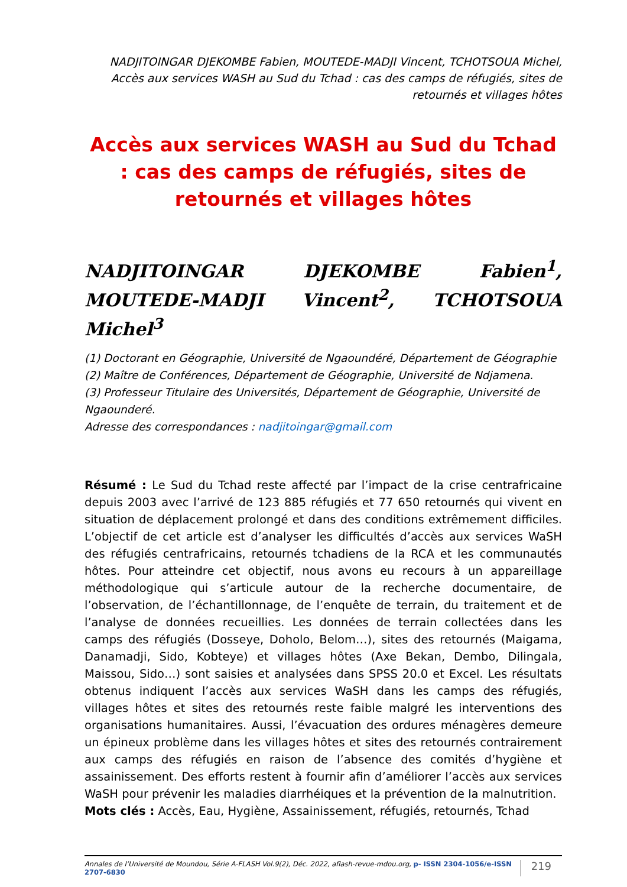NADJITOINGAR DJEKOMBE Fabien, MOUTEDE-MADJI Vincent, TCHOTSOUA Michel, Accès aux services WASH au Sud du Tchad : cas des camps de réfugiés, sites de retournés et villages hôtes
Accès aux services WASH au Sud du Tchad : cas des camps de réfugiés, sites de retournés et villages hôtes
NADJITOINGAR DJEKOMBE Fabien<sup>1</sup>, MOUTEDE-MADJI Vincent<sup>2</sup>, TCHOTSOUA Michel<sup>3</sup>
(1) Doctorant en Géographie, Université de Ngaoundéré, Département de Géographie
(2) Maître de Conférences, Département de Géographie, Université de Ndjamena.
(3) Professeur Titulaire des Universités, Département de Géographie, Université de Ngaounderé.
Adresse des correspondances : nadjitoingar@gmail.com
Résumé : Le Sud du Tchad reste affecté par l’impact de la crise centrafricaine depuis 2003 avec l’arrivé de 123 885 réfugiés et 77 650 retournés qui vivent en situation de déplacement prolongé et dans des conditions extrêmement difficiles. L’objectif de cet article est d’analyser les difficultés d’accès aux services WaSH des réfugiés centrafricains, retournés tchadiens de la RCA et les communautés hôtes. Pour atteindre cet objectif, nous avons eu recours à un appareillage méthodologique qui s’articule autour de la recherche documentaire, de l’observation, de l’échantillonnage, de l’enquête de terrain, du traitement et de l’analyse de données recueillies. Les données de terrain collectées dans les camps des réfugiés (Dosseye, Doholo, Belom…), sites des retournés (Maigama, Danamadji, Sido, Kobteye) et villages hôtes (Axe Bekan, Dembo, Dilingala, Maissou, Sido…) sont saisies et analysées dans SPSS 20.0 et Excel. Les résultats obtenus indiquent l’accès aux services WaSH dans les camps des réfugiés, villages hôtes et sites des retournés reste faible malgré les interventions des organisations humanitaires. Aussi, l’évacuation des ordures ménagères demeure un épineux problème dans les villages hôtes et sites des retournés contrairement aux camps des réfugiés en raison de l’absence des comités d’hygiène et assainissement. Des efforts restent à fournir afin d’améliorer l’accès aux services WaSH pour prévenir les maladies diarrhéiques et la prévention de la malnutrition.
Mots clés : Accès, Eau, Hygiène, Assainissement, réfugiés, retournés, Tchad
Annales de l’Université de Moundou, Série A-FLASH Vol.9(2), Déc. 2022, aflash-revue-mdou.org, p- ISSN 2304-1056/e-ISSN 2707-6830 219